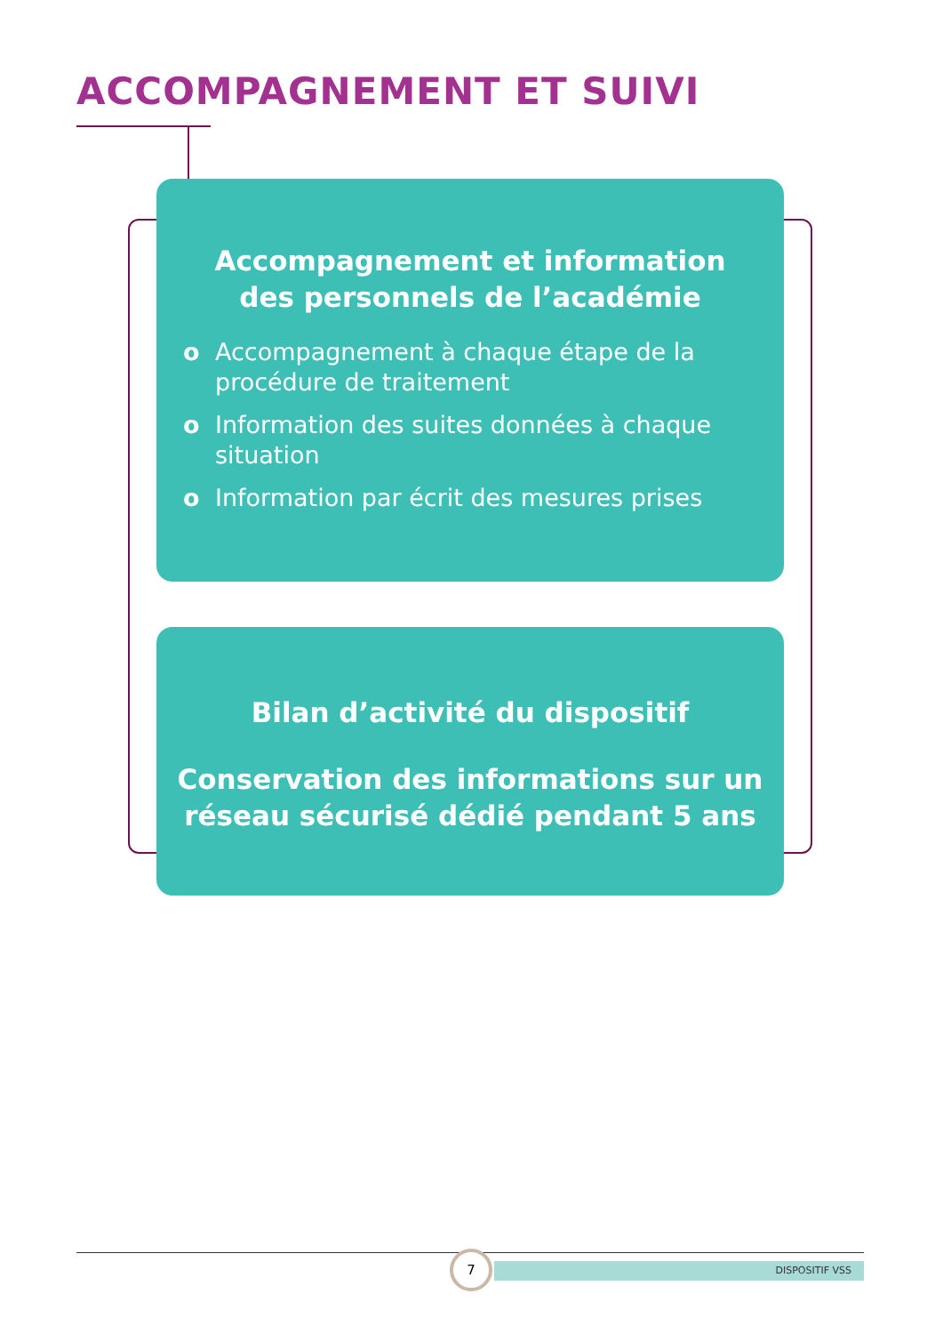ACCOMPAGNEMENT ET SUIVI
Accompagnement et information
des personnels de l’académie
o Accompagnement à chaque étape de la procédure de traitement
o Information des suites données à chaque situation
o Information par écrit des mesures prises
Bilan d’activité du dispositif
Conservation des informations sur un
réseau sécurisé dédié pendant 5 ans
DISPOSITIF VSS
7